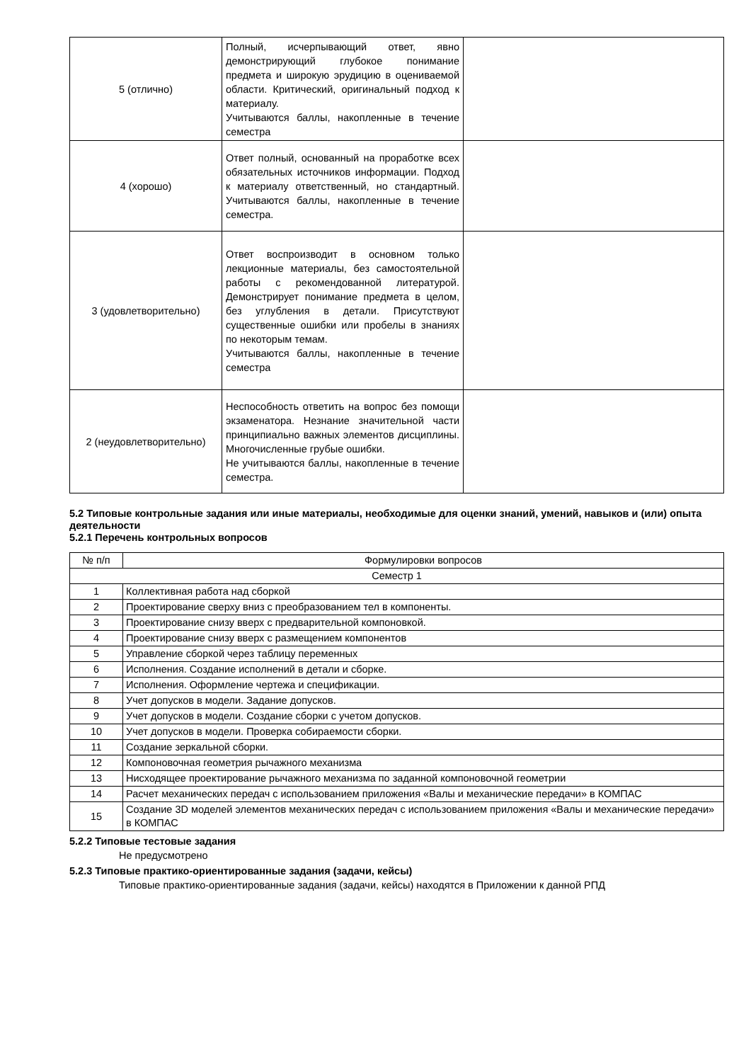| 5 (отлично) | Полный, исчерпывающий ответ, явно демонстрирующий глубокое понимание предмета и широкую эрудицию в оцениваемой области. Критический, оригинальный подход к материалу. Учитываются баллы, накопленные в течение семестра | |
| 4 (хорошо) | Ответ полный, основанный на проработке всех обязательных источников информации. Подход к материалу ответственный, но стандартный. Учитываются баллы, накопленные в течение семестра. | |
| 3 (удовлетворительно) | Ответ воспроизводит в основном только лекционные материалы, без самостоятельной работы с рекомендованной литературой. Демонстрирует понимание предмета в целом, без углубления в детали. Присутствуют существенные ошибки или пробелы в знаниях по некоторым темам. Учитываются баллы, накопленные в течение семестра | |
| 2 (неудовлетворительно) | Неспособность ответить на вопрос без помощи экзаменатора. Незнание значительной части принципиально важных элементов дисциплины. Многочисленные грубые ошибки. Не учитываются баллы, накопленные в течение семестра. | |
5.2 Типовые контрольные задания или иные материалы, необходимые для оценки знаний, умений, навыков и (или) опыта деятельности
5.2.1 Перечень контрольных вопросов
| № п/п | Формулировки вопросов |
| Семестр 1 | |
| 1 | Коллективная работа над сборкой |
| 2 | Проектирование сверху вниз с преобразованием тел в компоненты. |
| 3 | Проектирование снизу вверх с предварительной компоновкой. |
| 4 | Проектирование снизу вверх с размещением компонентов |
| 5 | Управление сборкой через таблицу переменных |
| 6 | Исполнения. Создание исполнений в детали и сборке. |
| 7 | Исполнения. Оформление чертежа и спецификации. |
| 8 | Учет допусков в модели. Задание допусков. |
| 9 | Учет допусков в модели. Создание сборки с учетом допусков. |
| 10 | Учет допусков в модели. Проверка собираемости сборки. |
| 11 | Создание зеркальной сборки. |
| 12 | Компоновочная геометрия рычажного механизма |
| 13 | Нисходящее проектирование рычажного механизма по заданной компоновочной геометрии |
| 14 | Расчет механических передач с использованием приложения «Валы и механические передачи» в КОМПАС |
| 15 | Создание 3D моделей элементов механических передач с использованием приложения «Валы и механические передачи» в КОМПАС |
5.2.2 Типовые тестовые задания
Не предусмотрено
5.2.3 Типовые практико-ориентированные задания (задачи, кейсы)
Типовые практико-ориентированные задания (задачи, кейсы) находятся в Приложении к данной РПД